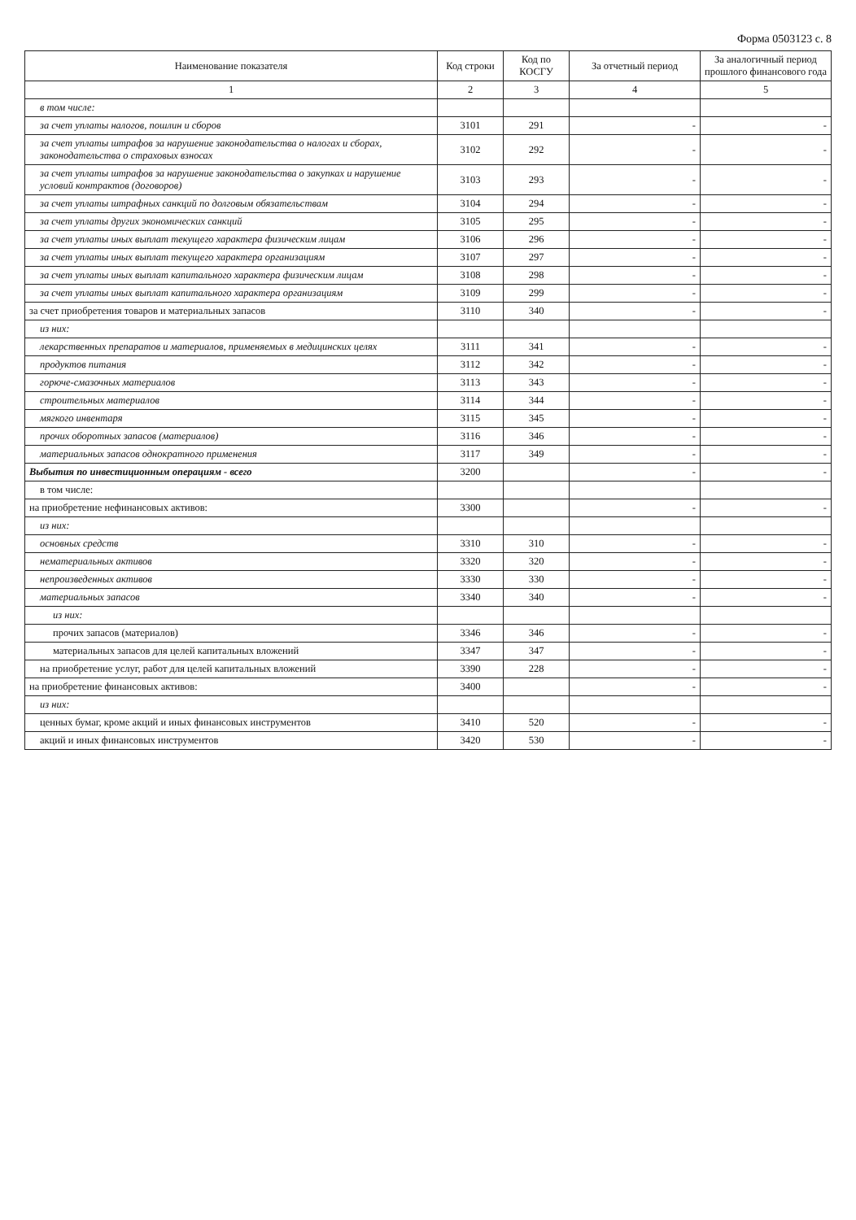Форма 0503123 с. 8
| Наименование показателя | Код строки | Код по КОСГУ | За отчетный период | За аналогичный период прошлого финансового года |
| --- | --- | --- | --- | --- |
| 1 | 2 | 3 | 4 | 5 |
| в том числе: | | | | |
| за счет уплаты налогов, пошлин и сборов | 3101 | 291 | - | - |
| за счет уплаты штрафов за нарушение законодательства о налогах и сборах, законодательства о страховых взносах | 3102 | 292 | - | - |
| за счет уплаты штрафов за нарушение законодательства о закупках и нарушение условий контрактов (договоров) | 3103 | 293 | - | - |
| за счет уплаты штрафных санкций по долговым обязательствам | 3104 | 294 | - | - |
| за счет уплаты других экономических санкций | 3105 | 295 | - | - |
| за счет уплаты иных выплат текущего характера физическим лицам | 3106 | 296 | - | - |
| за счет уплаты иных выплат текущего характера организациям | 3107 | 297 | - | - |
| за счет уплаты иных выплат капитального характера физическим лицам | 3108 | 298 | - | - |
| за счет уплаты иных выплат капитального характера организациям | 3109 | 299 | - | - |
| за счет приобретения товаров и материальных запасов | 3110 | 340 | - | - |
| из них: | | | | |
| лекарственных препаратов и материалов, применяемых в медицинских целях | 3111 | 341 | - | - |
| продуктов питания | 3112 | 342 | - | - |
| горюче-смазочных материалов | 3113 | 343 | - | - |
| строительных материалов | 3114 | 344 | - | - |
| мягкого инвентаря | 3115 | 345 | - | - |
| прочих оборотных запасов (материалов) | 3116 | 346 | - | - |
| материальных запасов однократного применения | 3117 | 349 | - | - |
| Выбытия по инвестиционным операциям - всего | 3200 | | - | - |
| в том числе: | | | | |
| на приобретение нефинансовых активов: | 3300 | | - | - |
| из них: | | | | |
| основных средств | 3310 | 310 | - | - |
| нематериальных активов | 3320 | 320 | - | - |
| непроизведенных активов | 3330 | 330 | - | - |
| материальных запасов | 3340 | 340 | - | - |
| из них: | | | | |
| прочих запасов (материалов) | 3346 | 346 | - | - |
| материальных запасов для целей капитальных вложений | 3347 | 347 | - | - |
| на приобретение услуг, работ для целей капитальных вложений | 3390 | 228 | - | - |
| на приобретение финансовых активов: | 3400 | | - | - |
| из них: | | | | |
| ценных бумаг, кроме акций и иных финансовых инструментов | 3410 | 520 | - | - |
| акций и иных финансовых инструментов | 3420 | 530 | - | - |